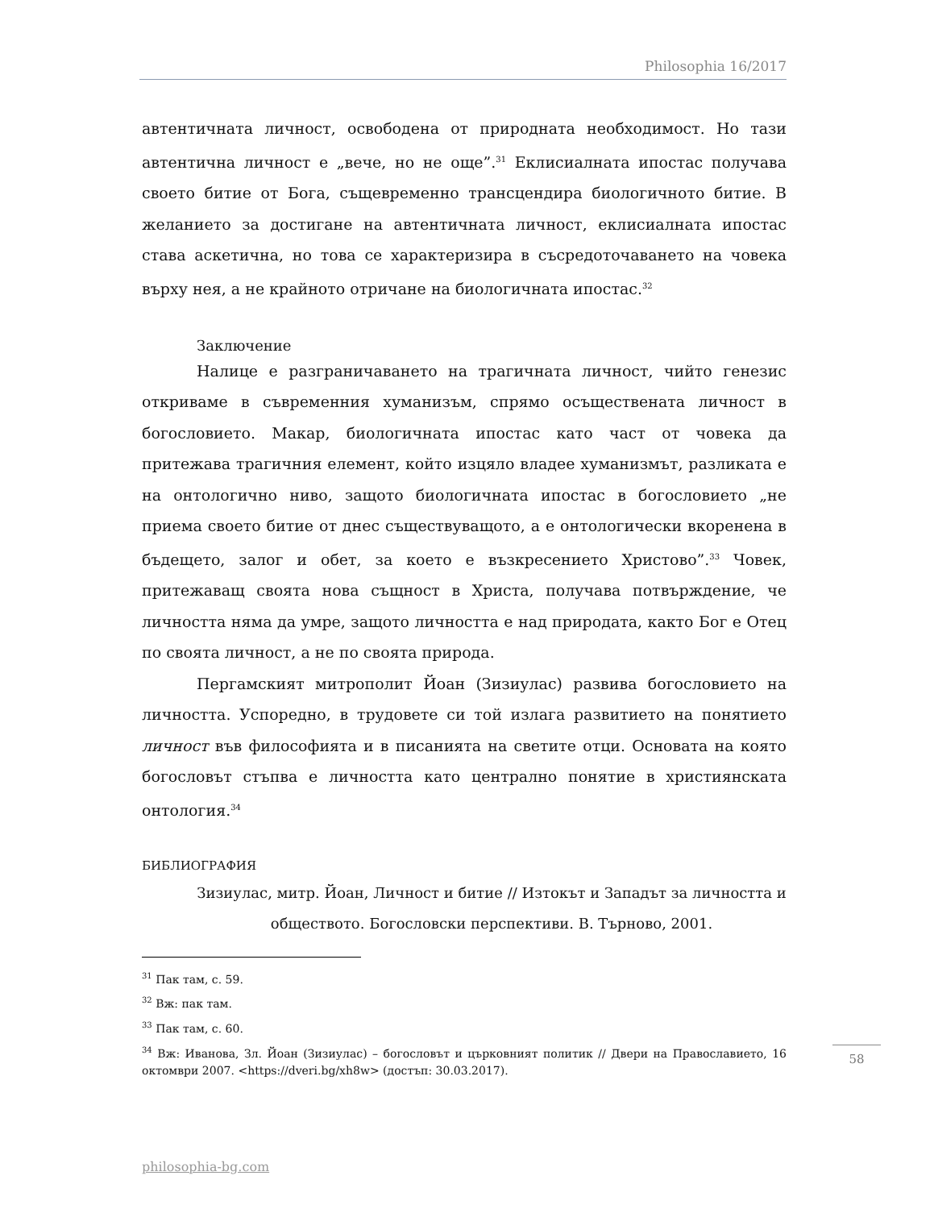Philosophia 16/2017
автентичната личност, освободена от природната необходимост. Но тази автентична личност е „вече, но не още”.<sup>31</sup> Еклисиалната ипостас получава своето битие от Бога, същевременно трансцендира биологичното битие. В желанието за достигане на автентичната личност, еклисиалната ипостас става аскетична, но това се характеризира в съсредоточаването на човека върху нея, а не крайното отричане на биологичната ипостас.<sup>32</sup>
Заключение
Налице е разграничаването на трагичната личност, чийто генезис откриваме в съвременния хуманизъм, спрямо осъществената личност в богословието. Макар, биологичната ипостас като част от човека да притежава трагичния елемент, който изцяло владее хуманизмът, разликата е на онтологично ниво, защото биологичната ипостас в богословието „не приема своето битие от днес съществуващото, а е онтологически вкоренена в бъдещето, залог и обет, за което е възкресението Христово”.<sup>33</sup> Човек, притежаващ своята нова същност в Христа, получава потвърждение, че личността няма да умре, защото личността е над природата, както Бог е Отец по своята личност, а не по своята природа.
Пергамският митрополит Йоан (Зизиулас) развива богословието на личността. Успоредно, в трудовете си той излага развитието на понятието личност във философията и в писанията на светите отци. Основата на която богословът стъпва е личността като централно понятие в християнската онтология.<sup>34</sup>
БИБЛИОГРАФИЯ
Зизиулас, митр. Йоан, Личност и битие // Изтокът и Западът за личността и обществото. Богословски перспективи. В. Търново, 2001.
<sup>31</sup> Пак там, с. 59.
<sup>32</sup> Вж: пак там.
<sup>33</sup> Пак там, с. 60.
<sup>34</sup> Вж: Иванова, Зл. Йоан (Зизиулас) – богословът и църковният политик // Двери на Православието, 16 октомври 2007. <https://dveri.bg/xh8w> (достъп: 30.03.2017).
58
philosophia-bg.com